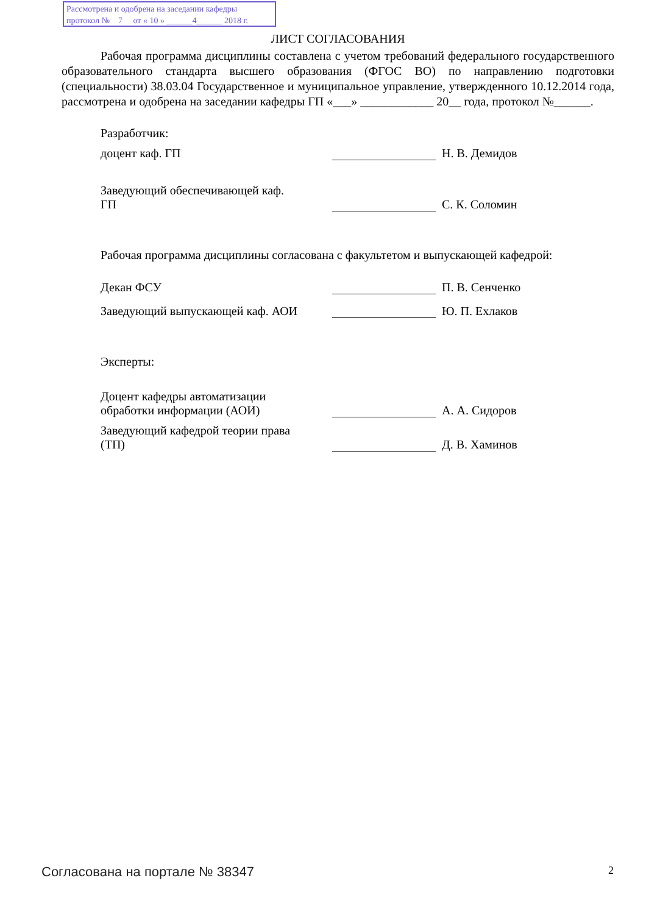Рассмотрена и одобрена на заседании кафедры
протокол № 7 от « 10 » ______4______ 2018 г.
ЛИСТ СОГЛАСОВАНИЯ
Рабочая программа дисциплины составлена с учетом требований федерального государственного образовательного стандарта высшего образования (ФГОС ВО) по направлению подготовки (специальности) 38.03.04 Государственное и муниципальное управление, утвержденного 10.12.2014 года, рассмотрена и одобрена на заседании кафедры ГП «___» ____________ 20__ года, протокол №______.
Разработчик:
доцент каф. ГП
Н. В. Демидов
Заведующий обеспечивающей каф. ГП
С. К. Соломин
Рабочая программа дисциплины согласована с факультетом и выпускающей кафедрой:
Декан ФСУ
П. В. Сенченко
Заведующий выпускающей каф. АОИ
Ю. П. Ехлаков
Эксперты:
Доцент кафедры автоматизации обработки информации (АОИ)
А. А. Сидоров
Заведующий кафедрой теории права (ТП)
Д. В. Хаминов
Согласована на портале № 38347 2